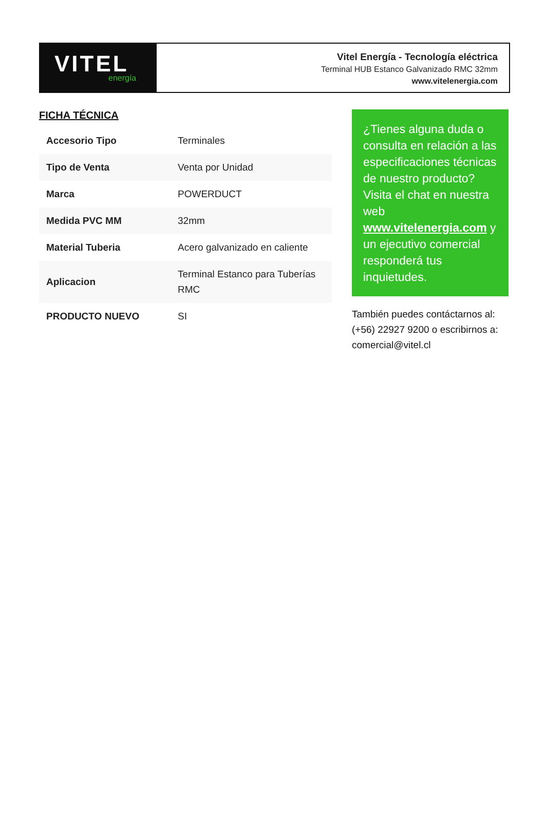VITEL
energía
Vitel Energía - Tecnología eléctrica
Terminal HUB Estanco Galvanizado RMC 32mm
www.vitelenergia.com
FICHA TÉCNICA
| Accesorio Tipo | Terminales |
| Tipo de Venta | Venta por Unidad |
| Marca | POWERDUCT |
| Medida PVC MM | 32mm |
| Material Tuberia | Acero galvanizado en caliente |
| Aplicacion | Terminal Estanco para Tuberías RMC |
| PRODUCTO NUEVO | SI |
¿Tienes alguna duda o consulta en relación a las especificaciones técnicas de nuestro producto? Visita el chat en nuestra web www.vitelenergia.com y un ejecutivo comercial responderá tus inquietudes.
También puedes contáctarnos al: (+56) 22927 9200 o escribirnos a: comercial@vitel.cl